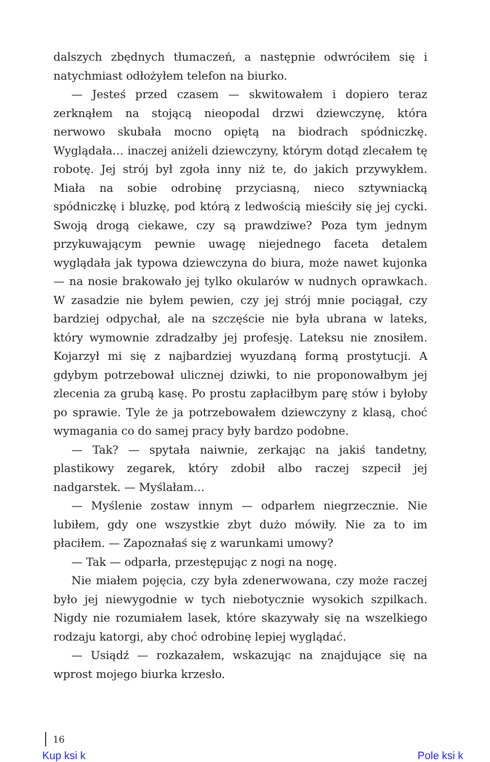dalszych zbędnych tłumaczeń, a następnie odwróciłem się i natychmiast odłożyłem telefon na biurko.
— Jesteś przed czasem — skwitowałem i dopiero teraz zerknąłem na stojącą nieopodal drzwi dziewczynę, która nerwowo skubała mocno opiętą na biodrach spódniczkę. Wyglądała… inaczej aniżeli dziewczyny, którym dotąd zlecałem tę robotę. Jej strój był zgoła inny niż te, do jakich przywykłem. Miała na sobie odrobinę przyciasną, nieco sztywniacką spódniczkę i bluzkę, pod którą z ledwością mieściły się jej cycki. Swoją drogą ciekawe, czy są prawdziwe? Poza tym jednym przykuwającym pewnie uwagę niejednego faceta detalem wyglądała jak typowa dziewczyna do biura, może nawet kujonka — na nosie brakowało jej tylko okularów w nudnych oprawkach. W zasadzie nie byłem pewien, czy jej strój mnie pociągał, czy bardziej odpychał, ale na szczęście nie była ubrana w lateks, który wymownie zdradzałby jej profesję. Lateksu nie znosiłem. Kojarzył mi się z najbardziej wyuzdaną formą prostytucji. A gdybym potrzebował ulicznej dziwki, to nie proponowałbym jej zlecenia za grubą kasę. Po prostu zapłaciłbym parę stów i byłoby po sprawie. Tyle że ja potrzebowałem dziewczyny z klasą, choć wymagania co do samej pracy były bardzo podobne.
— Tak? — spytała naiwnie, zerkając na jakiś tandetny, plastikowy zegarek, który zdobił albo raczej szpecił jej nadgarstek. — Myślałam…
— Myślenie zostaw innym — odparłem niegrzecznie. Nie lubiłem, gdy one wszystkie zbyt dużo mówiły. Nie za to im płaciłem. — Zapoznałaś się z warunkami umowy?
— Tak — odparła, przestępując z nogi na nogę.
Nie miałem pojęcia, czy była zdenerwowana, czy może raczej było jej niewygodnie w tych niebotycznie wysokich szpilkach. Nigdy nie rozumiałem lasek, które skazywały się na wszelkiego rodzaju katorgi, aby choć odrobinę lepiej wyglądać.
— Usiądź — rozkazałem, wskazując na znajdujące się na wprost mojego biurka krzesło.
16
Kup ksi k Pole ksi k